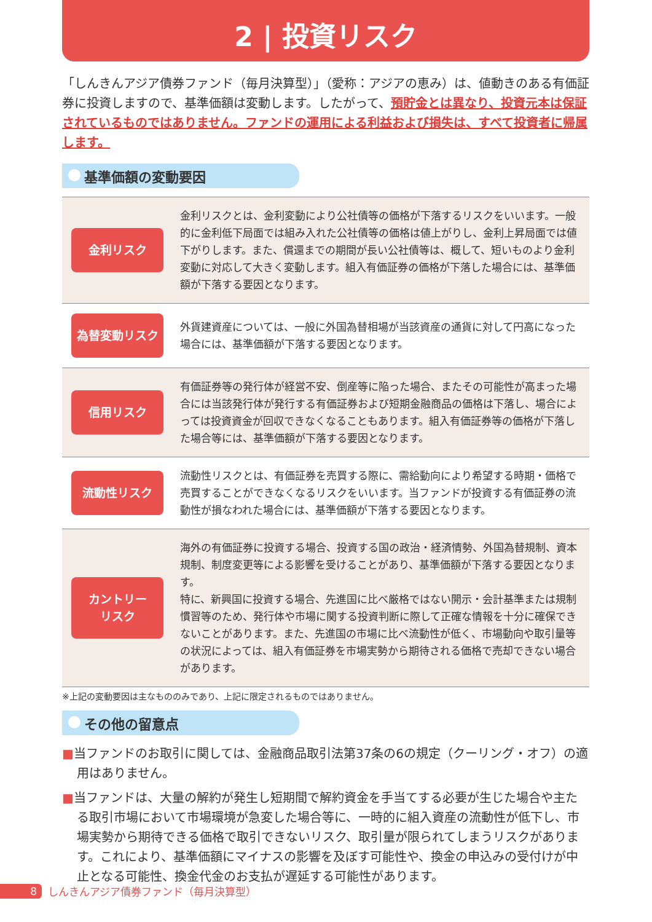2 | 投資リスク
「しんきんアジア債券ファンド（毎月決算型）」（愛称：アジアの恵み）は、値動きのある有価証券に投資しますので、基準価額は変動します。したがって、預貯金とは異なり、投資元本は保証されているものではありません。ファンドの運用による利益および損失は、すべて投資者に帰属します。
基準価額の変動要因
| 金利リスク | 金利リスクとは、金利変動により公社債等の価格が下落するリスクをいいます。一般的に金利低下局面では組み入れた公社債等の価格は値上がりし、金利上昇局面では値下がりします。また、償還までの期間が長い公社債等は、概して、短いものより金利変動に対応して大きく変動します。組入有価証券の価格が下落した場合には、基準価額が下落する要因となります。 |
| 為替変動リスク | 外貨建資産については、一般に外国為替相場が当該資産の通貨に対して円高になった場合には、基準価額が下落する要因となります。 |
| 信用リスク | 有価証券等の発行体が経営不安、倒産等に陥った場合、またその可能性が高まった場合には当該発行体が発行する有価証券および短期金融商品の価格は下落し、場合によっては投資資金が回収できなくなることもあります。組入有価証券等の価格が下落した場合等には、基準価額が下落する要因となります。 |
| 流動性リスク | 流動性リスクとは、有価証券を売買する際に、需給動向により希望する時期・価格で売買することができなくなるリスクをいいます。当ファンドが投資する有価証券の流動性が損なわれた場合には、基準価額が下落する要因となります。 |
| カントリー リスク | 海外の有価証券に投資する場合、投資する国の政治・経済情勢、外国為替規制、資本規制、制度変更等による影響を受けることがあり、基準価額が下落する要因となります。 特に、新興国に投資する場合、先進国に比べ厳格ではない開示・会計基準または規制慣習等のため、発行体や市場に関する投資判断に際して正確な情報を十分に確保できないことがあります。また、先進国の市場に比べ流動性が低く、市場動向や取引量等の状況によっては、組入有価証券を市場実勢から期待される価格で売却できない場合があります。 |
※上記の変動要因は主なもののみであり、上記に限定されるものではありません。
その他の留意点
■当ファンドのお取引に関しては、金融商品取引法第37条の6の規定（クーリング・オフ）の適用はありません。
■当ファンドは、大量の解約が発生し短期間で解約資金を手当てする必要が生じた場合や主たる取引市場において市場環境が急変した場合等に、一時的に組入資産の流動性が低下し、市場実勢から期待できる価格で取引できないリスク、取引量が限られてしまうリスクがあります。これにより、基準価額にマイナスの影響を及ぼす可能性や、換金の申込みの受付けが中止となる可能性、換金代金のお支払が遅延する可能性があります。
8 しんきんアジア債券ファンド（毎月決算型）